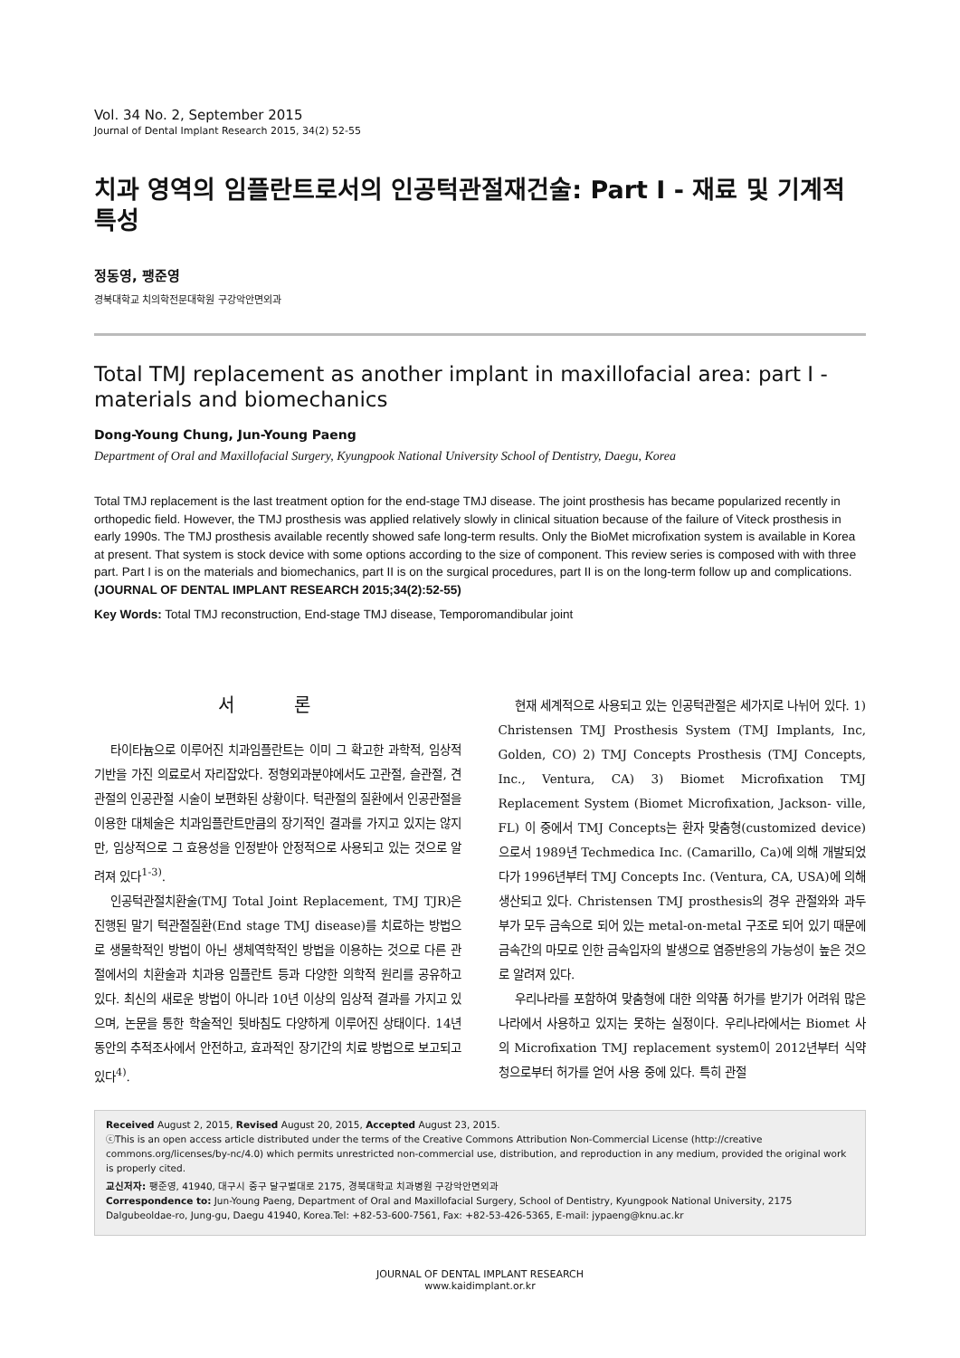Vol. 34 No. 2, September 2015
Journal of Dental Implant Research 2015, 34(2) 52-55
치과 영역의 임플란트로서의 인공턱관절재건술: Part I - 재료 및 기계적 특성
정동영, 팽준영
경북대학교 치의학전문대학원 구강악안면외과
Total TMJ replacement as another implant in maxillofacial area: part I - materials and biomechanics
Dong-Young Chung, Jun-Young Paeng
Department of Oral and Maxillofacial Surgery, Kyungpook National University School of Dentistry, Daegu, Korea
Total TMJ replacement is the last treatment option for the end-stage TMJ disease. The joint prosthesis has became popularized recently in orthopedic field. However, the TMJ prosthesis was applied relatively slowly in clinical situation because of the failure of Viteck prosthesis in early 1990s. The TMJ prosthesis available recently showed safe long-term results. Only the BioMet microfixation system is available in Korea at present. That system is stock device with some options according to the size of component. This review series is composed with with three part. Part I is on the materials and biomechanics, part II is on the surgical procedures, part II is on the long-term follow up and complications. (JOURNAL OF DENTAL IMPLANT RESEARCH 2015;34(2):52-55)
Key Words: Total TMJ reconstruction, End-stage TMJ disease, Temporomandibular joint
서 론
타이타늄으로 이루어진 치과임플란트는 이미 그 확고한 과학적, 임상적 기반을 가진 의료로서 자리잡았다. 정형외과분야에서도 고관절, 슬관절, 견관절의 인공관절 시술이 보편화된 상황이다. 턱관절의 질환에서 인공관절을 이용한 대체술은 치과임플란트만큼의 장기적인 결과를 가지고 있지는 않지만, 임상적으로 그 효용성을 인정받아 안정적으로 사용되고 있는 것으로 알려져 있다<sup>1-3)</sup>.
인공턱관절치환술(TMJ Total Joint Replacement, TMJ TJR)은 진행된 말기 턱관절질환(End stage TMJ disease)를 치료하는 방법으로 생물학적인 방법이 아닌 생체역학적인 방법을 이용하는 것으로 다른 관절에서의 치환술과 치과용 임플란트 등과 다양한 의학적 원리를 공유하고 있다. 최신의 새로운 방법이 아니라 10년 이상의 임상적 결과를 가지고 있으며, 논문을 통한 학술적인 뒷바침도 다양하게 이루어진 상태이다. 14년 동안의 추적조사에서 안전하고, 효과적인 장기간의 치료 방법으로 보고되고 있다<sup>4)</sup>.
현재 세계적으로 사용되고 있는 인공턱관절은 세가지로 나뉘어 있다. 1) Christensen TMJ Prosthesis System (TMJ Implants, Inc, Golden, CO) 2) TMJ Concepts Prosthesis (TMJ Concepts, Inc., Ventura, CA) 3) Biomet Microfixation TMJ Replacement System (Biomet Microfixation, Jackson- ville, FL) 이 중에서 TMJ Concepts는 환자 맞춤형(customized device)으로서 1989년 Techmedica Inc. (Camarillo, Ca)에 의해 개발되었다가 1996년부터 TMJ Concepts Inc. (Ventura, CA, USA)에 의해 생산되고 있다. Christensen TMJ prosthesis의 경우 관절와와 과두부가 모두 금속으로 되어 있는 metal-on-metal 구조로 되어 있기 때문에 금속간의 마모로 인한 금속입자의 발생으로 염증반응의 가능성이 높은 것으로 알려져 있다.
우리나라를 포함하여 맞춤형에 대한 의약품 허가를 받기가 어려워 많은 나라에서 사용하고 있지는 못하는 실정이다. 우리나라에서는 Biomet 사의 Microfixation TMJ replacement system이 2012년부터 식약청으로부터 허가를 얻어 사용 중에 있다. 특히 관절
Received August 2, 2015, Revised August 20, 2015, Accepted August 23, 2015.
ⓒThis is an open access article distributed under the terms of the Creative Commons Attribution Non-Commercial License (http://creative commons.org/licenses/by-nc/4.0) which permits unrestricted non-commercial use, distribution, and reproduction in any medium, provided the original work is properly cited.
교신저자: 팽준영, 41940, 대구시 중구 달구벌대로 2175, 경북대학교 치과병원 구강악안면외과
Correspondence to: Jun-Young Paeng, Department of Oral and Maxillofacial Surgery, School of Dentistry, Kyungpook National University, 2175 Dalgubeoldae-ro, Jung-gu, Daegu 41940, Korea.Tel: +82-53-600-7561, Fax: +82-53-426-5365, E-mail: jypaeng@knu.ac.kr
JOURNAL OF DENTAL IMPLANT RESEARCH
www.kaidimplant.or.kr